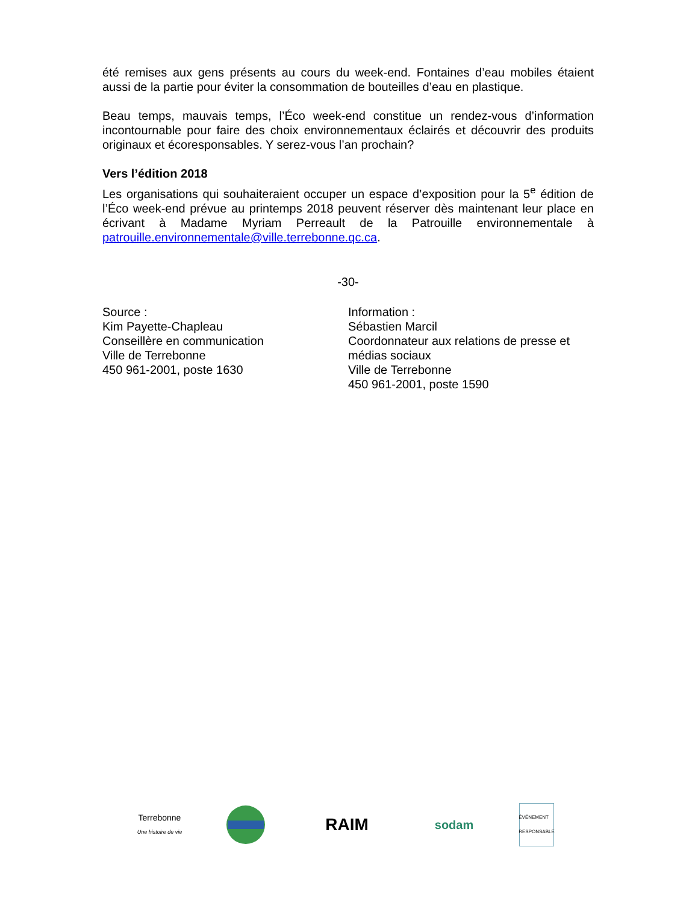été remises aux gens présents au cours du week-end. Fontaines d’eau mobiles étaient aussi de la partie pour éviter la consommation de bouteilles d’eau en plastique.
Beau temps, mauvais temps, l’Éco week-end constitue un rendez-vous d’information incontournable pour faire des choix environnementaux éclairés et découvrir des produits originaux et écoresponsables. Y serez-vous l’an prochain?
Vers l’édition 2018
Les organisations qui souhaiteraient occuper un espace d’exposition pour la 5<sup>e</sup> édition de l’Éco week-end prévue au printemps 2018 peuvent réserver dès maintenant leur place en écrivant à Madame Myriam Perreault de la Patrouille environnementale à patrouille.environnementale@ville.terrebonne.qc.ca.
-30-
Source :
Kim Payette-Chapleau
Conseillère en communication
Ville de Terrebonne
450 961-2001, poste 1630
Information :
Sébastien Marcil
Coordonnateur aux relations de presse et médias sociaux
Ville de Terrebonne
450 961-2001, poste 1590
Terrebonne
Une histoire de vie
RAIM
sodam
ÉVÉNEMENT RESPONSABLE